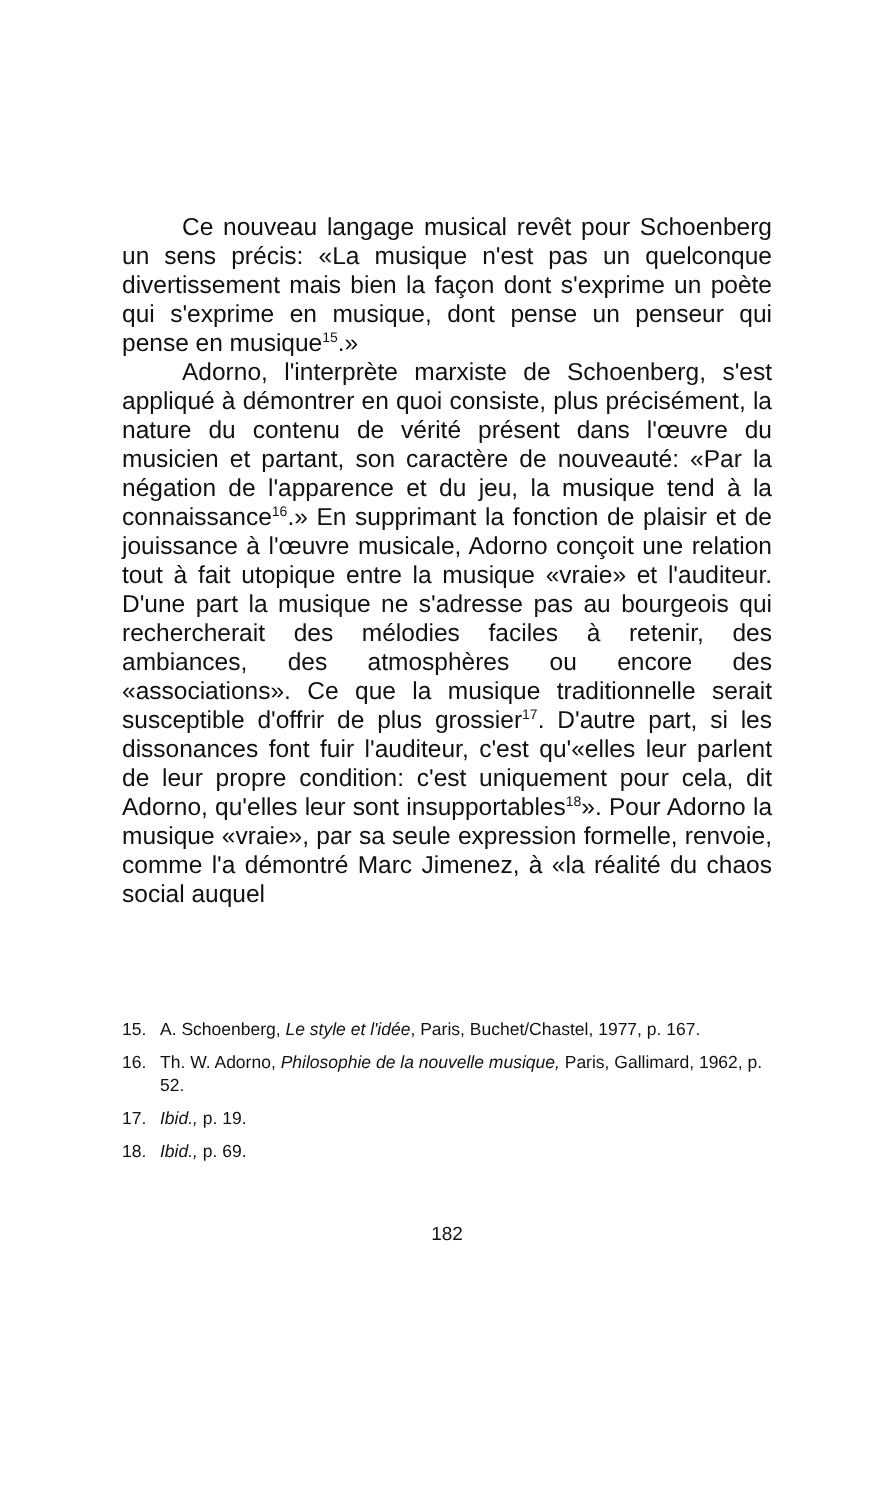Ce nouveau langage musical revêt pour Schoenberg un sens précis: «La musique n'est pas un quelconque divertissement mais bien la façon dont s'exprime un poète qui s'exprime en musique, dont pense un penseur qui pense en musique<sup>15</sup>.»
Adorno, l'interprète marxiste de Schoenberg, s'est appliqué à démontrer en quoi consiste, plus précisément, la nature du contenu de vérité présent dans l'œuvre du musicien et partant, son caractère de nouveauté: «Par la négation de l'apparence et du jeu, la musique tend à la connaissance<sup>16</sup>.» En supprimant la fonction de plaisir et de jouissance à l'œuvre musicale, Adorno conçoit une relation tout à fait utopique entre la musique «vraie» et l'auditeur. D'une part la musique ne s'adresse pas au bourgeois qui rechercherait des mélodies faciles à retenir, des ambiances, des atmosphères ou encore des «associations». Ce que la musique traditionnelle serait susceptible d'offrir de plus grossier<sup>17</sup>. D'autre part, si les dissonances font fuir l'auditeur, c'est qu'«elles leur parlent de leur propre condition: c'est uniquement pour cela, dit Adorno, qu'elles leur sont insupportables<sup>18</sup>». Pour Adorno la musique «vraie», par sa seule expression formelle, renvoie, comme l'a démontré Marc Jimenez, à «la réalité du chaos social auquel
15. A. Schoenberg, Le style et l'idée, Paris, Buchet/Chastel, 1977, p. 167.
16. Th. W. Adorno, Philosophie de la nouvelle musique, Paris, Gallimard, 1962, p. 52.
17. Ibid., p. 19.
18. Ibid., p. 69.
182